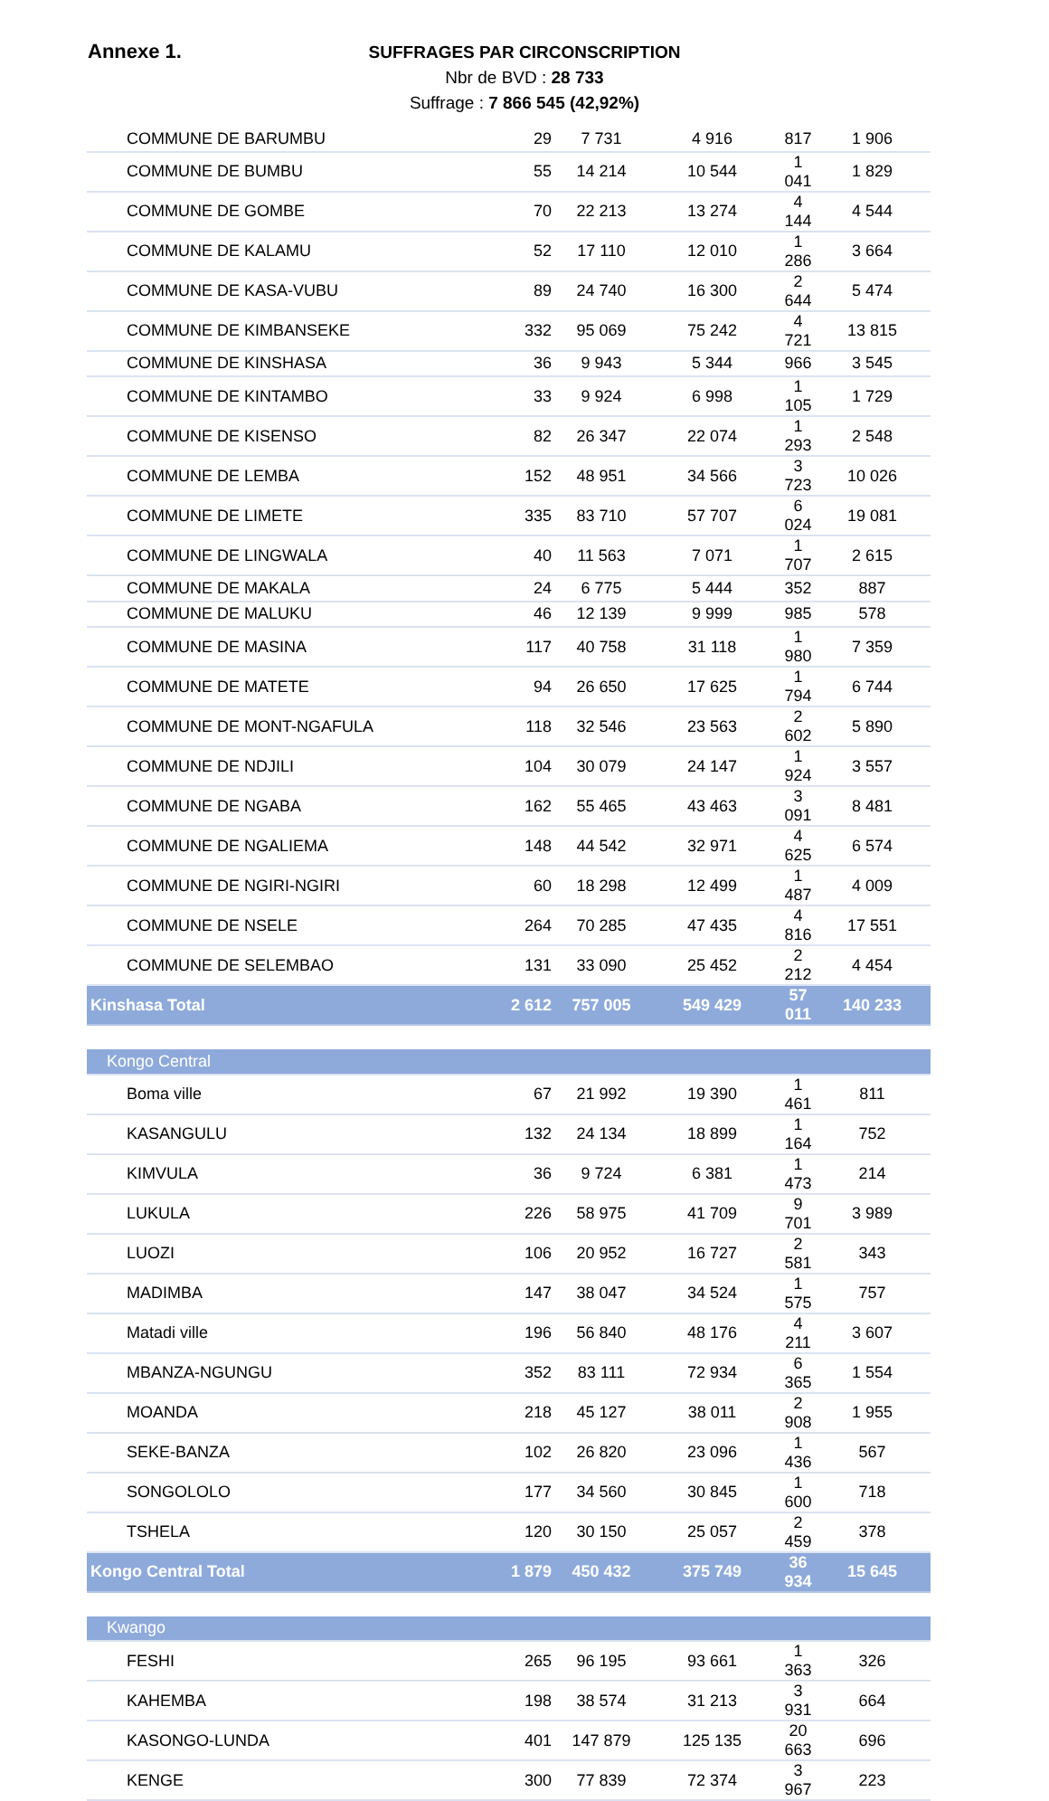Annexe 1.
SUFFRAGES PAR CIRCONSCRIPTION
Nbr de BVD : 28 733
Suffrage : 7 866 545 (42,92%)
| COMMUNE DE BARUMBU | 29 | 7 731 | 4 916 | 817 | 1 906 |
| COMMUNE DE BUMBU | 55 | 14 214 | 10 544 | 1 041 | 1 829 |
| COMMUNE DE GOMBE | 70 | 22 213 | 13 274 | 4 144 | 4 544 |
| COMMUNE DE KALAMU | 52 | 17 110 | 12 010 | 1 286 | 3 664 |
| COMMUNE DE KASA-VUBU | 89 | 24 740 | 16 300 | 2 644 | 5 474 |
| COMMUNE DE KIMBANSEKE | 332 | 95 069 | 75 242 | 4 721 | 13 815 |
| COMMUNE DE KINSHASA | 36 | 9 943 | 5 344 | 966 | 3 545 |
| COMMUNE DE KINTAMBO | 33 | 9 924 | 6 998 | 1 105 | 1 729 |
| COMMUNE DE KISENSO | 82 | 26 347 | 22 074 | 1 293 | 2 548 |
| COMMUNE DE LEMBA | 152 | 48 951 | 34 566 | 3 723 | 10 026 |
| COMMUNE DE LIMETE | 335 | 83 710 | 57 707 | 6 024 | 19 081 |
| COMMUNE DE LINGWALA | 40 | 11 563 | 7 071 | 1 707 | 2 615 |
| COMMUNE DE MAKALA | 24 | 6 775 | 5 444 | 352 | 887 |
| COMMUNE DE MALUKU | 46 | 12 139 | 9 999 | 985 | 578 |
| COMMUNE DE MASINA | 117 | 40 758 | 31 118 | 1 980 | 7 359 |
| COMMUNE DE MATETE | 94 | 26 650 | 17 625 | 1 794 | 6 744 |
| COMMUNE DE MONT-NGAFULA | 118 | 32 546 | 23 563 | 2 602 | 5 890 |
| COMMUNE DE NDJILI | 104 | 30 079 | 24 147 | 1 924 | 3 557 |
| COMMUNE DE NGABA | 162 | 55 465 | 43 463 | 3 091 | 8 481 |
| COMMUNE DE NGALIEMA | 148 | 44 542 | 32 971 | 4 625 | 6 574 |
| COMMUNE DE NGIRI-NGIRI | 60 | 18 298 | 12 499 | 1 487 | 4 009 |
| COMMUNE DE NSELE | 264 | 70 285 | 47 435 | 4 816 | 17 551 |
| COMMUNE DE SELEMBAO | 131 | 33 090 | 25 452 | 2 212 | 4 454 |
| Kinshasa Total | 2 612 | 757 005 | 549 429 | 57 011 | 140 233 |
| Kongo Central | | | | | |
| Boma ville | 67 | 21 992 | 19 390 | 1 461 | 811 |
| KASANGULU | 132 | 24 134 | 18 899 | 1 164 | 752 |
| KIMVULA | 36 | 9 724 | 6 381 | 1 473 | 214 |
| LUKULA | 226 | 58 975 | 41 709 | 9 701 | 3 989 |
| LUOZI | 106 | 20 952 | 16 727 | 2 581 | 343 |
| MADIMBA | 147 | 38 047 | 34 524 | 1 575 | 757 |
| Matadi ville | 196 | 56 840 | 48 176 | 4 211 | 3 607 |
| MBANZA-NGUNGU | 352 | 83 111 | 72 934 | 6 365 | 1 554 |
| MOANDA | 218 | 45 127 | 38 011 | 2 908 | 1 955 |
| SEKE-BANZA | 102 | 26 820 | 23 096 | 1 436 | 567 |
| SONGOLOLO | 177 | 34 560 | 30 845 | 1 600 | 718 |
| TSHELA | 120 | 30 150 | 25 057 | 2 459 | 378 |
| Kongo Central Total | 1 879 | 450 432 | 375 749 | 36 934 | 15 645 |
| Kwango | | | | | |
| FESHI | 265 | 96 195 | 93 661 | 1 363 | 326 |
| KAHEMBA | 198 | 38 574 | 31 213 | 3 931 | 664 |
| KASONGO-LUNDA | 401 | 147 879 | 125 135 | 20 663 | 696 |
| KENGE | 300 | 77 839 | 72 374 | 3 967 | 223 |